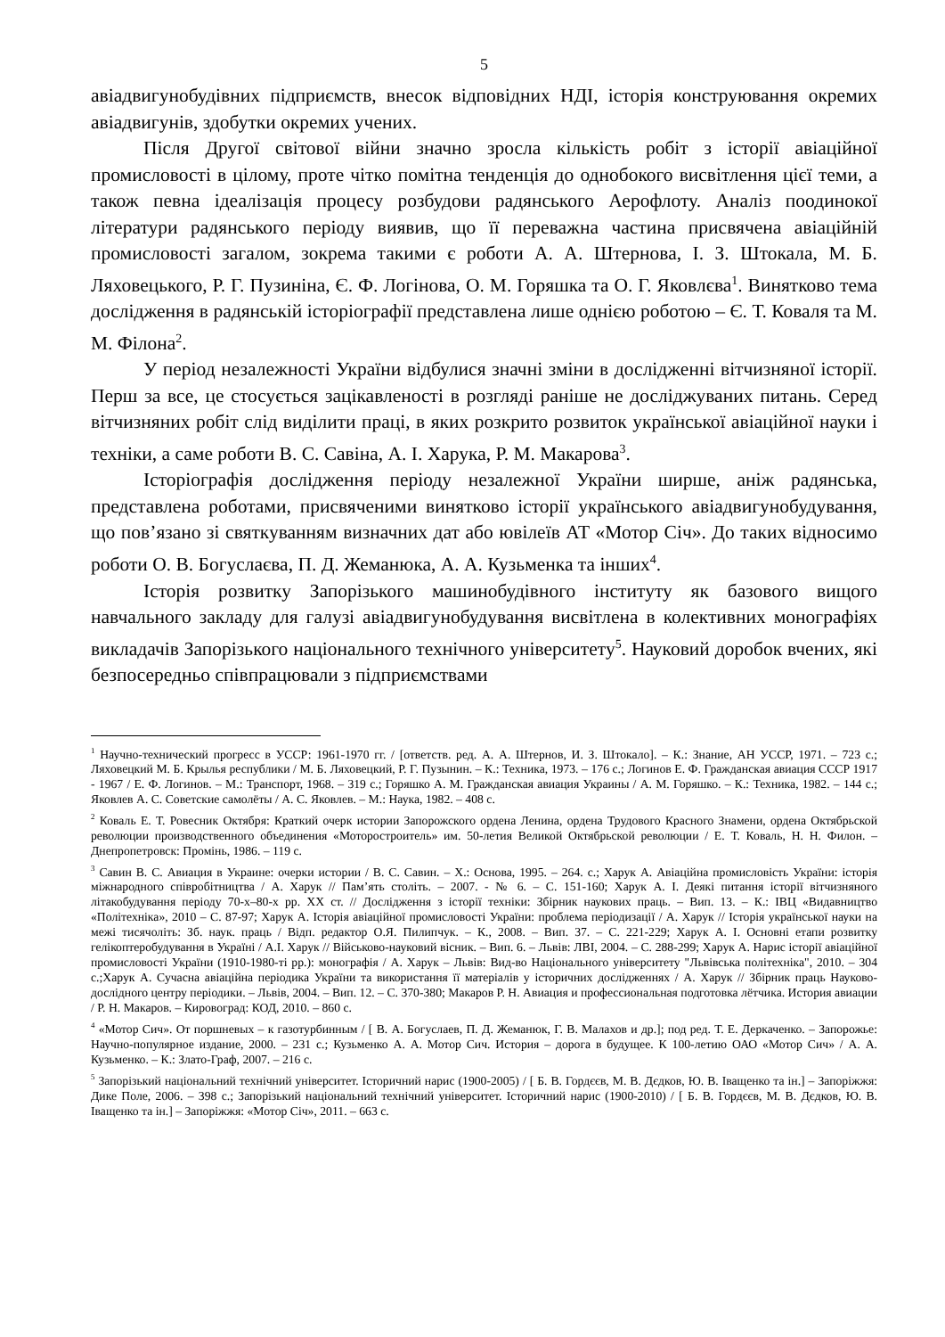5
авіадвигунобудівних підприємств, внесок відповідних НДІ, історія конструювання окремих авіадвигунів, здобутки окремих учених.
Після Другої світової війни значно зросла кількість робіт з історії авіаційної промисловості в цілому, проте чітко помітна тенденція до однобокого висвітлення цієї теми, а також певна ідеалізація процесу розбудови радянського Аерофлоту. Аналіз поодинокої літератури радянського періоду виявив, що її переважна частина присвячена авіаційній промисловості загалом, зокрема такими є роботи А. А. Штернова, І. З. Штокала, М. Б. Ляховецького, Р. Г. Пузиніна, Є. Ф. Логінова, О. М. Горяшка та О. Г. Яковлєва<sup>1</sup>. Винятково тема дослідження в радянській історіографії представлена лише однією роботою – Є. Т. Коваля та М. М. Філона<sup>2</sup>.
У період незалежності України відбулися значні зміни в дослідженні вітчизняної історії. Перш за все, це стосується зацікавленості в розгляді раніше не досліджуваних питань. Серед вітчизняних робіт слід виділити праці, в яких розкрито розвиток української авіаційної науки і техніки, а саме роботи В. С. Савіна, А. І. Харука, Р. М. Макарова<sup>3</sup>.
Історіографія дослідження періоду незалежної України ширше, аніж радянська, представлена роботами, присвяченими винятково історії українського авіадвигунобудування, що пов’язано зі святкуванням визначних дат або ювілеїв АТ «Мотор Січ». До таких відносимо роботи О. В. Богуслаєва, П. Д. Жеманюка, А. А. Кузьменка та інших<sup>4</sup>.
Історія розвитку Запорізького машинобудівного інституту як базового вищого навчального закладу для галузі авіадвигунобудування висвітлена в колективних монографіях викладачів Запорізького національного технічного університету<sup>5</sup>. Науковий доробок вчених, які безпосередньо співпрацювали з підприємствами
<sup>1</sup> Научно-технический прогресс в УССР: 1961-1970 гг. / [ответств. ред. А. А. Штернов, И. З. Штокало]. – К.: Знание, АН УССР, 1971. – 723 с.; Ляховецкий М. Б. Крылья республики / М. Б. Ляховецкий, Р. Г. Пузынин. – К.: Техника, 1973. – 176 с.; Логинов Е. Ф. Гражданская авиация СССР 1917 - 1967 / Е. Ф. Логинов. – М.: Транспорт, 1968. – 319 с.; Горяшко А. М. Гражданская авиация Украины / А. М. Горяшко. – К.: Техника, 1982. – 144 с.; Яковлев А. С. Советские самолёты / А. С. Яковлев. – М.: Наука, 1982. – 408 с.
<sup>2</sup> Коваль Е. Т. Ровесник Октября: Краткий очерк истории Запорожского ордена Ленина, ордена Трудового Красного Знамени, ордена Октябрьской революции производственного объединения «Моторостроитель» им. 50-летия Великой Октябрьской революции / Е. Т. Коваль, Н. Н. Филон. – Днепропетровск: Промінь, 1986. – 119 с.
<sup>3</sup> Савин В. С. Авиация в Украине: очерки истории / В. С. Савин. – Х.: Основа, 1995. – 264. с.; Харук А. Авіаційна промисловість України: історія міжнародного співробітництва / А. Харук // Пам’ять століть. – 2007. - № 6. – С. 151-160; Харук А. І. Деякі питання історії вітчизняного літакобудування періоду 70-х–80-х рр. ХХ ст. // Дослідження з історії техніки: Збірник наукових праць. – Вип. 13. – К.: ІВЦ «Видавництво «Політехніка», 2010 – С. 87-97; Харук А. Історія авіаційної промисловості України: проблема періодизації / А. Харук // Історія української науки на межі тисячоліть: Зб. наук. праць / Відп. редактор О.Я. Пилипчук. – К., 2008. – Вип. 37. – С. 221-229; Харук А. І. Основні етапи розвитку гелікоптеробудування в Україні / А.І. Харук // Військово-науковий вісник. – Вип. 6. – Львів: ЛВІ, 2004. – С. 288-299; Харук А. Нарис історії авіаційної промисловості України (1910-1980-ті рр.): монографія / А. Харук – Львів: Вид-во Національного університету "Львівська політехніка", 2010. – 304 с.;Харук А. Сучасна авіаційна періодика України та використання її матеріалів у історичних дослідженнях / А. Харук // Збірник праць Науково-дослідного центру періодики. – Львів, 2004. – Вип. 12. – С. 370-380; Макаров Р. Н. Авиация и профессиональная подготовка лётчика. История авиации / Р. Н. Макаров. – Кировоград: КОД, 2010. – 860 с.
<sup>4</sup> «Мотор Сич». От поршневых – к газотурбинным / [ В. А. Богуслаев, П. Д. Жеманюк, Г. В. Малахов и др.]; под ред. Т. Е. Деркаченко. – Запорожье: Научно-популярное издание, 2000. – 231 с.; Кузьменко А. А. Мотор Сич. История – дорога в будущее. К 100-летию ОАО «Мотор Сич» / А. А. Кузьменко. – К.: Злато-Граф, 2007. – 216 с.
<sup>5</sup> Запорізький національний технічний університет. Історичний нарис (1900-2005) / [ Б. В. Гордєєв, М. В. Дєдков, Ю. В. Іващенко та ін.] – Запоріжжя: Дике Поле, 2006. – 398 с.; Запорізький національний технічний університет. Історичний нарис (1900-2010) / [ Б. В. Гордєєв, М. В. Дєдков, Ю. В. Іващенко та ін.] – Запоріжжя: «Мотор Січ», 2011. – 663 с.